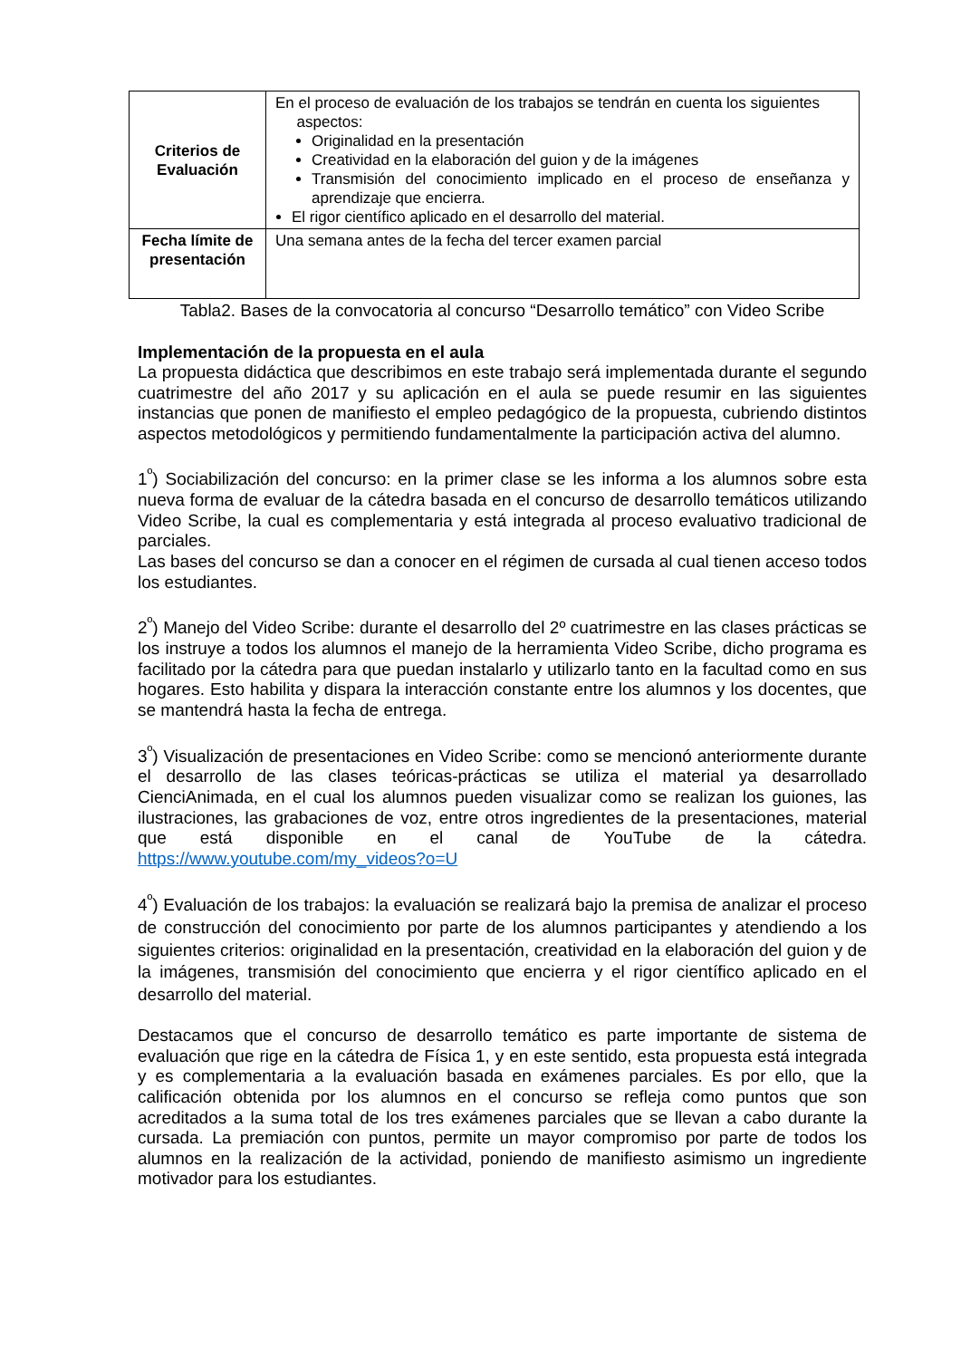| Criterios de Evaluación | En el proceso de evaluación de los trabajos se tendrán en cuenta los siguientes aspectos: Originalidad en la presentación Creatividad en la elaboración del guion y de la imágenes Transmisión del conocimiento implicado en el proceso de enseñanza y aprendizaje que encierra. El rigor científico aplicado en el desarrollo del material. |
| Fecha límite de presentación | Una semana antes de la fecha del tercer examen parcial |
Tabla2. Bases de la convocatoria al concurso “Desarrollo temático” con Video Scribe
Implementación de la propuesta en el aula
La propuesta didáctica que describimos en este trabajo será implementada durante el segundo cuatrimestre del año 2017 y su aplicación en el aula se puede resumir en las siguientes instancias que ponen de manifiesto el empleo pedagógico de la propuesta, cubriendo distintos aspectos metodológicos y permitiendo fundamentalmente la participación activa del alumno.
1<sup>º</sup>) Sociabilización del concurso: en la primer clase se les informa a los alumnos sobre esta nueva forma de evaluar de la cátedra basada en el concurso de desarrollo temáticos utilizando Video Scribe, la cual es complementaria y está integrada al proceso evaluativo tradicional de parciales.
Las bases del concurso se dan a conocer en el régimen de cursada al cual tienen acceso todos los estudiantes.
2<sup>º</sup>) Manejo del Video Scribe: durante el desarrollo del 2º cuatrimestre en las clases prácticas se los instruye a todos los alumnos el manejo de la herramienta Video Scribe, dicho programa es facilitado por la cátedra para que puedan instalarlo y utilizarlo tanto en la facultad como en sus hogares. Esto habilita y dispara la interacción constante entre los alumnos y los docentes, que se mantendrá hasta la fecha de entrega.
3<sup>º</sup>) Visualización de presentaciones en Video Scribe: como se mencionó anteriormente durante el desarrollo de las clases teóricas-prácticas se utiliza el material ya desarrollado CienciAnimada, en el cual los alumnos pueden visualizar como se realizan los guiones, las ilustraciones, las grabaciones de voz, entre otros ingredientes de la presentaciones, material que está disponible en el canal de YouTube de la cátedra. https://www.youtube.com/my_videos?o=U
4<sup>º</sup>) Evaluación de los trabajos: la evaluación se realizará bajo la premisa de analizar el proceso de construcción del conocimiento por parte de los alumnos participantes y atendiendo a los siguientes criterios: originalidad en la presentación, creatividad en la elaboración del guion y de la imágenes, transmisión del conocimiento que encierra y el rigor científico aplicado en el desarrollo del material.
Destacamos que el concurso de desarrollo temático es parte importante de sistema de evaluación que rige en la cátedra de Física 1, y en este sentido, esta propuesta está integrada y es complementaria a la evaluación basada en exámenes parciales. Es por ello, que la calificación obtenida por los alumnos en el concurso se refleja como puntos que son acreditados a la suma total de los tres exámenes parciales que se llevan a cabo durante la cursada. La premiación con puntos, permite un mayor compromiso por parte de todos los alumnos en la realización de la actividad, poniendo de manifiesto asimismo un ingrediente motivador para los estudiantes.